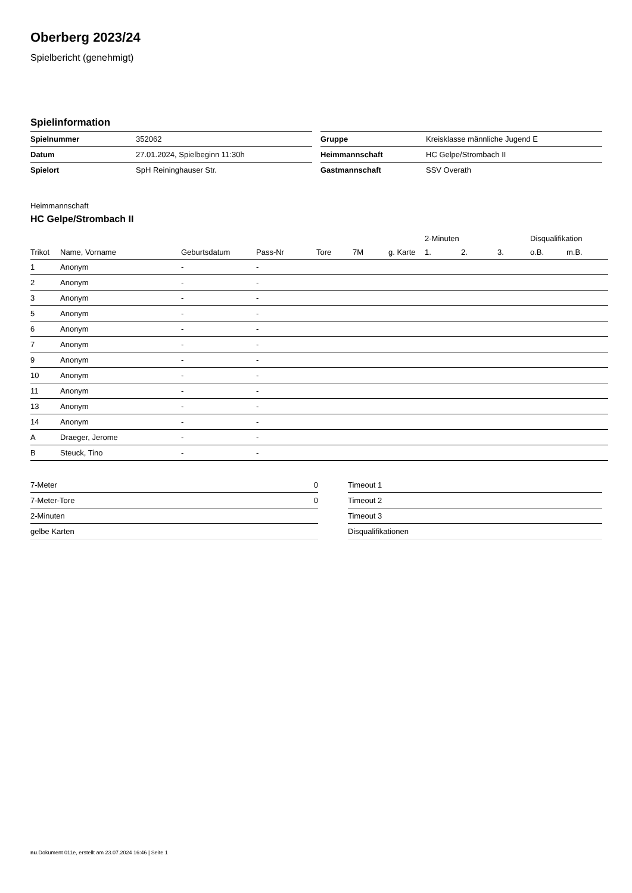Oberberg 2023/24
Spielbericht (genehmigt)
Spielinformation
| Spielnummer | 352062 |
| Datum | 27.01.2024, Spielbeginn 11:30h |
| Spielort | SpH Reininghauser Str. |
| Gruppe | Kreisklasse männliche Jugend E |
| Heimmannschaft | HC Gelpe/Strombach II |
| Gastmannschaft | SSV Overath |
Heimmannschaft
HC Gelpe/Strombach II
| | | | | | | | 2-Minuten | | | Disqualifikation | |
| --- | --- | --- | --- | --- | --- | --- | --- | --- | --- | --- | --- |
| Trikot | Name, Vorname | Geburtsdatum | Pass-Nr | Tore | 7M | g. Karte | 1. | 2. | 3. | o.B. | m.B. |
| 1 | Anonym | - | - | | | | | | | | |
| 2 | Anonym | - | - | | | | | | | | |
| 3 | Anonym | - | - | | | | | | | | |
| 5 | Anonym | - | - | | | | | | | | |
| 6 | Anonym | - | - | | | | | | | | |
| 7 | Anonym | - | - | | | | | | | | |
| 9 | Anonym | - | - | | | | | | | | |
| 10 | Anonym | - | - | | | | | | | | |
| 11 | Anonym | - | - | | | | | | | | |
| 13 | Anonym | - | - | | | | | | | | |
| 14 | Anonym | - | - | | | | | | | | |
| A | Draeger, Jerome | - | - | | | | | | | | |
| B | Steuck, Tino | - | - | | | | | | | | |
| 7-Meter | 0 |
| 7-Meter-Tore | 0 |
| 2-Minuten | |
| gelbe Karten | |
| Timeout 1 |
| Timeout 2 |
| Timeout 3 |
| Disqualifikationen |
nu.Dokument 011e, erstellt am 23.07.2024 16:46 | Seite 1